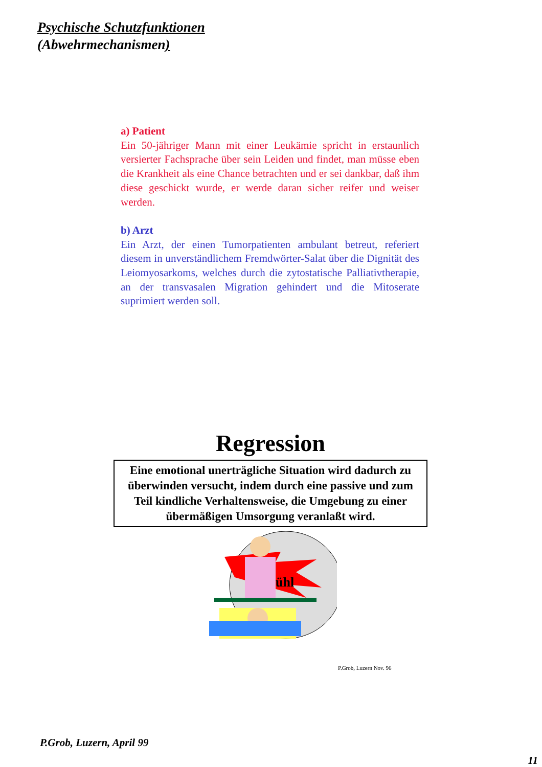Psychische Schutzfunktionen
(Abwehrmechanismen)
a) Patient
Ein 50-jähriger Mann mit einer Leukämie spricht in erstaunlich versierter Fachsprache über sein Leiden und findet, man müsse eben die Krankheit als eine Chance betrachten und er sei dankbar, daß ihm diese geschickt wurde, er werde daran sicher reifer und weiser werden.
b) Arzt
Ein Arzt, der einen Tumorpatienten ambulant betreut, referiert diesem in unverständlichem Fremdwörter-Salat über die Dignität des Leiomyosarkoms, welches durch die zytostatische Palliativtherapie, an der transvasalen Migration gehindert und die Mitoserate suprimiert werden soll.
Regression
Eine emotional unerträgliche Situation wird dadurch zu überwinden versucht, indem durch eine passive und zum Teil kindliche Verhaltensweise, die Umgebung zu einer übermäßigen Umsorgung veranlaßt wird.
ühl
P.Grob, Luzern Nov. 96
P.Grob, Luzern, April 99
11